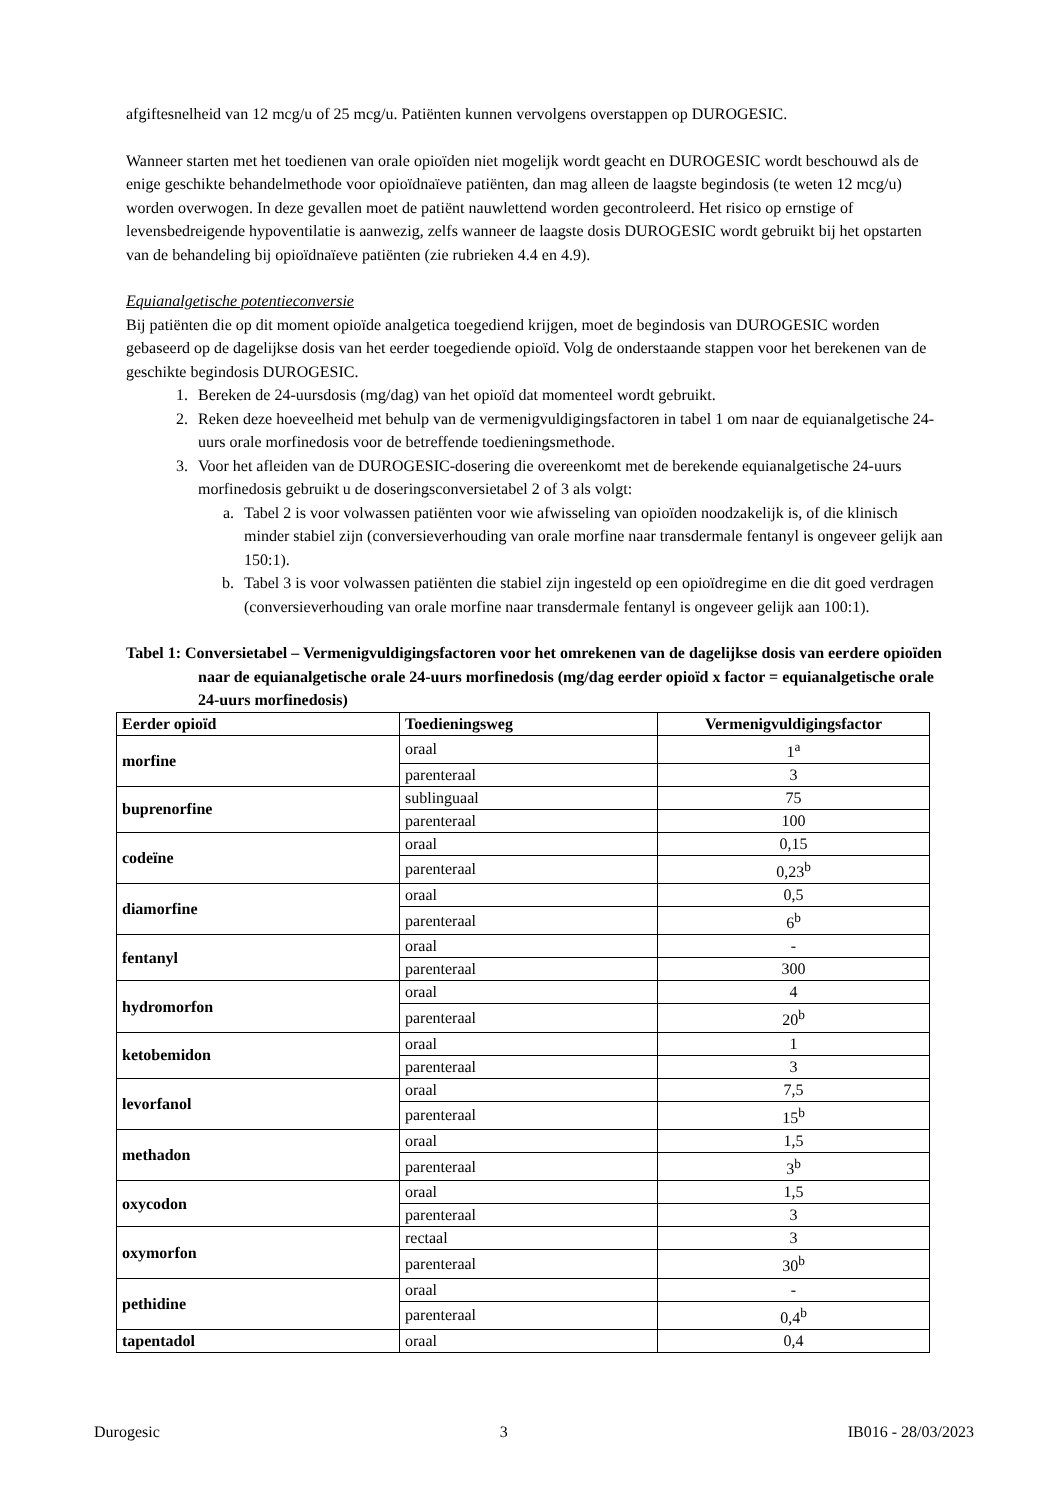afgiftesnelheid van 12 mcg/u of 25 mcg/u. Patiënten kunnen vervolgens overstappen op DUROGESIC.
Wanneer starten met het toedienen van orale opioïden niet mogelijk wordt geacht en DUROGESIC wordt beschouwd als de enige geschikte behandelmethode voor opioïdnaïeve patiënten, dan mag alleen de laagste begindosis (te weten 12 mcg/u) worden overwogen. In deze gevallen moet de patiënt nauwlettend worden gecontroleerd. Het risico op ernstige of levensbedreigende hypoventilatie is aanwezig, zelfs wanneer de laagste dosis DUROGESIC wordt gebruikt bij het opstarten van de behandeling bij opioïdnaïeve patiënten (zie rubrieken 4.4 en 4.9).
Equianalgetische potentieconversie
Bij patiënten die op dit moment opioïde analgetica toegediend krijgen, moet de begindosis van DUROGESIC worden gebaseerd op de dagelijkse dosis van het eerder toegediende opioïd. Volg de onderstaande stappen voor het berekenen van de geschikte begindosis DUROGESIC.
1. Bereken de 24-uursdosis (mg/dag) van het opioïd dat momenteel wordt gebruikt.
2. Reken deze hoeveelheid met behulp van de vermenigvuldigingsfactoren in tabel 1 om naar de equianalgetische 24-uurs orale morfinedosis voor de betreffende toedieningsmethode.
3. Voor het afleiden van de DUROGESIC-dosering die overeenkomt met de berekende equianalgetische 24-uurs morfinedosis gebruikt u de doseringsconversietabel 2 of 3 als volgt:
a. Tabel 2 is voor volwassen patiënten voor wie afwisseling van opioïden noodzakelijk is, of die klinisch minder stabiel zijn (conversieverhouding van orale morfine naar transdermale fentanyl is ongeveer gelijk aan 150:1).
b. Tabel 3 is voor volwassen patiënten die stabiel zijn ingesteld op een opioïdregime en die dit goed verdragen (conversieverhouding van orale morfine naar transdermale fentanyl is ongeveer gelijk aan 100:1).
Tabel 1: Conversietabel – Vermenigvuldigingsfactoren voor het omrekenen van de dagelijkse dosis van eerdere opioïden naar de equianalgetische orale 24-uurs morfinedosis (mg/dag eerder opioïd x factor = equianalgetische orale 24-uurs morfinedosis)
| Eerder opioïd | Toedieningsweg | Vermenigvuldigingsfactor |
| --- | --- | --- |
| morfine | oraal | 1<sup>a</sup> |
| | parenteraal | 3 |
| buprenorfine | sublinguaal | 75 |
| | parenteraal | 100 |
| codeïne | oraal | 0,15 |
| | parenteraal | 0,23<sup>b</sup> |
| diamorfine | oraal | 0,5 |
| | parenteraal | 6<sup>b</sup> |
| fentanyl | oraal | - |
| | parenteraal | 300 |
| hydromorfon | oraal | 4 |
| | parenteraal | 20<sup>b</sup> |
| ketobemidon | oraal | 1 |
| | parenteraal | 3 |
| levorfanol | oraal | 7,5 |
| | parenteraal | 15<sup>b</sup> |
| methadon | oraal | 1,5 |
| | parenteraal | 3<sup>b</sup> |
| oxycodon | oraal | 1,5 |
| | parenteraal | 3 |
| oxymorfon | rectaal | 3 |
| | parenteraal | 30<sup>b</sup> |
| pethidine | oraal | - |
| | parenteraal | 0,4<sup>b</sup> |
| tapentadol | oraal | 0,4 |
Durogesic 3 IB016 - 28/03/2023